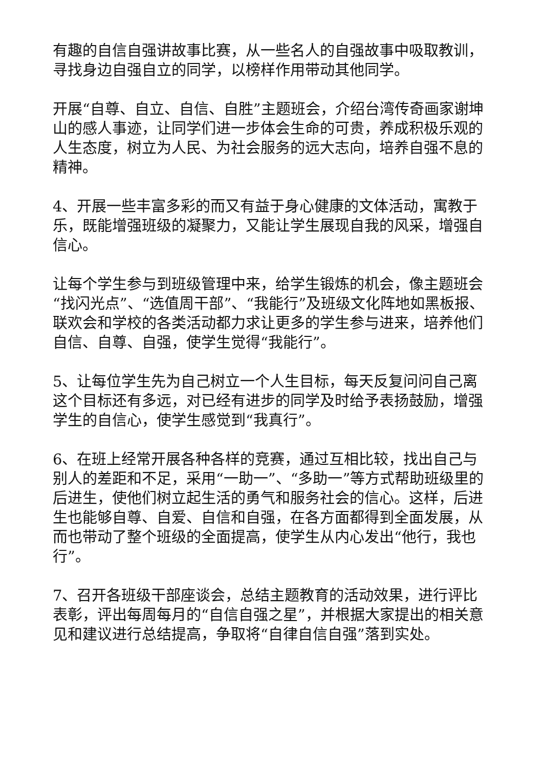有趣的自信自强讲故事比赛，从一些名人的自强故事中吸取教训，寻找身边自强自立的同学，以榜样作用带动其他同学。
开展“自尊、自立、自信、自胜”主题班会，介绍台湾传奇画家谢坤山的感人事迹，让同学们进一步体会生命的可贵，养成积极乐观的人生态度，树立为人民、为社会服务的远大志向，培养自强不息的精神。
4、开展一些丰富多彩的而又有益于身心健康的文体活动，寓教于乐，既能增强班级的凝聚力，又能让学生展现自我的风采，增强自信心。
让每个学生参与到班级管理中来，给学生锻炼的机会，像主题班会“找闪光点”、“选值周干部”、“我能行”及班级文化阵地如黑板报、联欢会和学校的各类活动都力求让更多的学生参与进来，培养他们自信、自尊、自强，使学生觉得“我能行”。
5、让每位学生先为自己树立一个人生目标，每天反复问问自己离这个目标还有多远，对已经有进步的同学及时给予表扬鼓励，增强学生的自信心，使学生感觉到“我真行”。
6、在班上经常开展各种各样的竞赛，通过互相比较，找出自己与别人的差距和不足，采用“一助一”、“多助一”等方式帮助班级里的后进生，使他们树立起生活的勇气和服务社会的信心。这样，后进生也能够自尊、自爱、自信和自强，在各方面都得到全面发展，从而也带动了整个班级的全面提高，使学生从内心发出“他行，我也行”。
7、召开各班级干部座谈会，总结主题教育的活动效果，进行评比表彰，评出每周每月的“自信自强之星”，并根据大家提出的相关意见和建议进行总结提高，争取将“自律自信自强”落到实处。